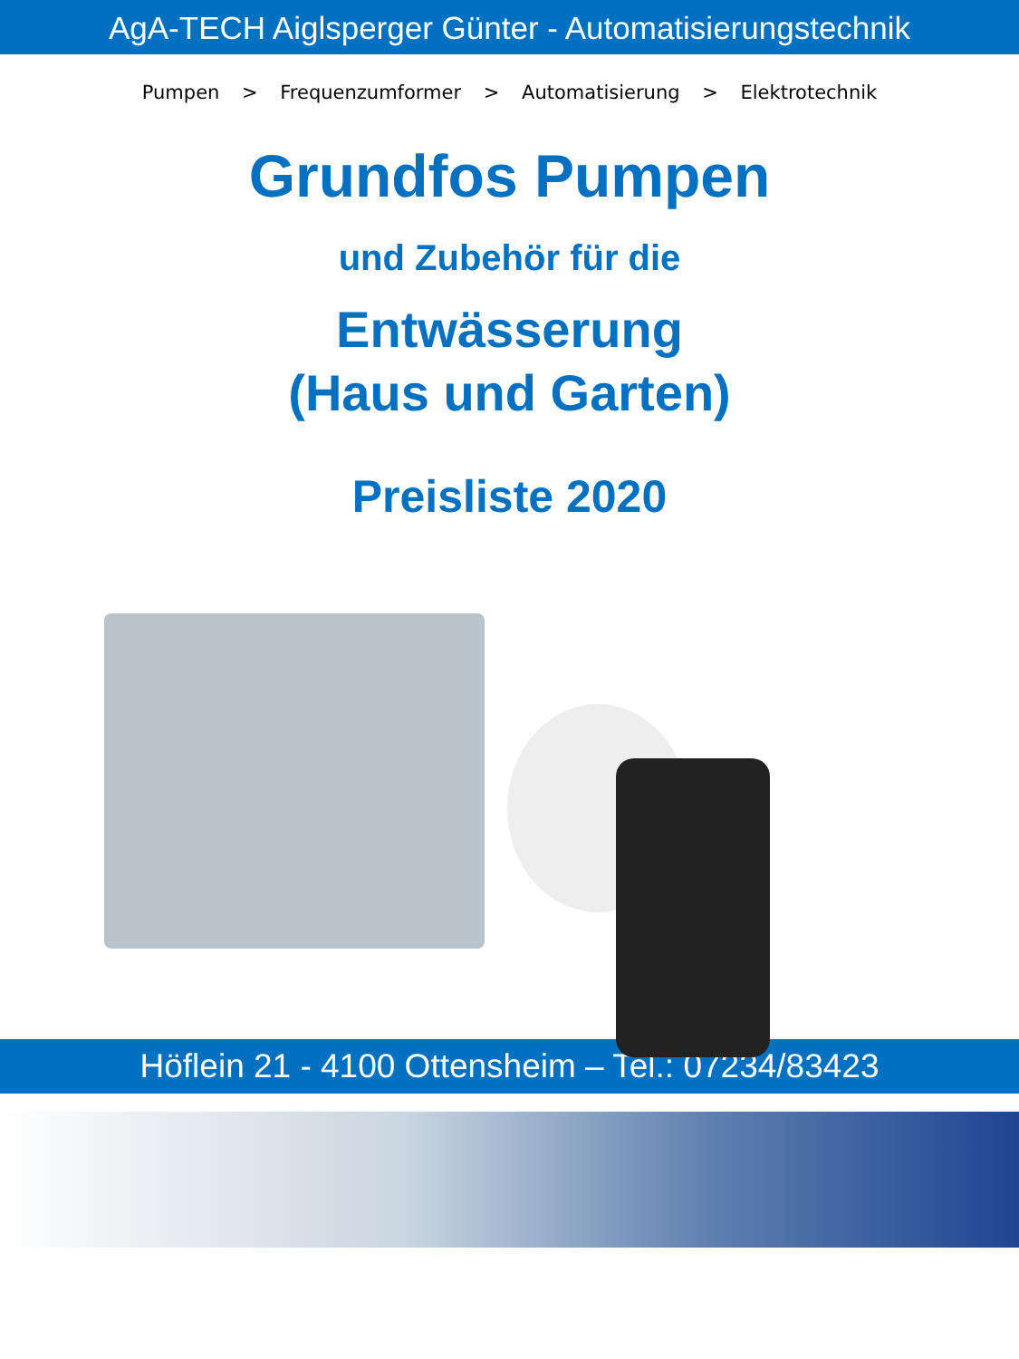AgA-TECH Aiglsperger Günter - Automatisierungstechnik
Pumpen > Frequenzumformer > Automatisierung > Elektrotechnik
Grundfos Pumpen
und Zubehör für die
Entwässerung
(Haus und Garten)
Preisliste 2020
Höflein 21 - 4100 Ottensheim – Tel.: 07234/83423